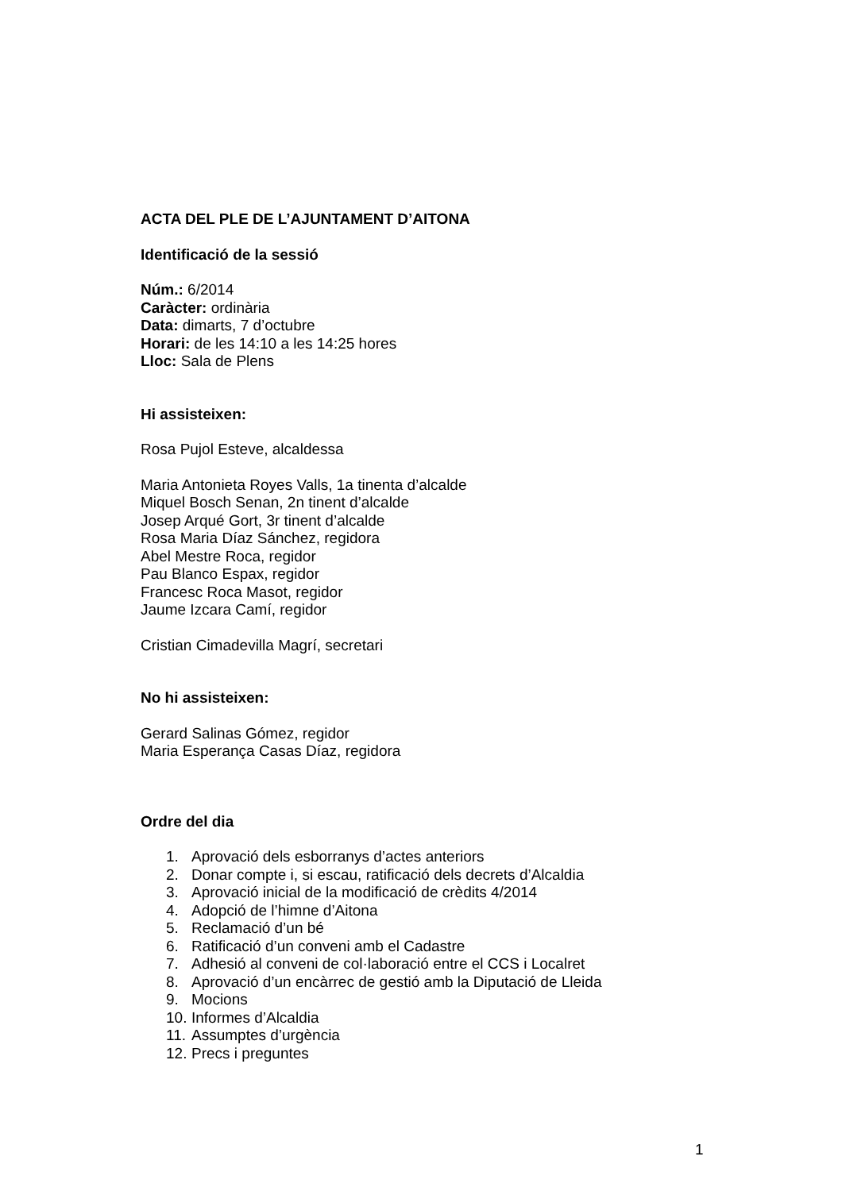ACTA DEL PLE DE L’AJUNTAMENT D’AITONA
Identificació de la sessió
Núm.: 6/2014
Caràcter: ordinària
Data: dimarts, 7 d’octubre
Horari: de les 14:10 a les 14:25 hores
Lloc: Sala de Plens
Hi assisteixen:
Rosa Pujol Esteve, alcaldessa
Maria Antonieta Royes Valls, 1a tinenta d’alcalde
Miquel Bosch Senan, 2n tinent d’alcalde
Josep Arqué Gort, 3r tinent d’alcalde
Rosa Maria Díaz Sánchez, regidora
Abel Mestre Roca, regidor
Pau Blanco Espax, regidor
Francesc Roca Masot, regidor
Jaume Izcara Camí, regidor
Cristian Cimadevilla Magrí, secretari
No hi assisteixen:
Gerard Salinas Gómez, regidor
Maria Esperança Casas Díaz, regidora
Ordre del dia
1. Aprovació dels esborranys d’actes anteriors
2. Donar compte i, si escau, ratificació dels decrets d’Alcaldia
3. Aprovació inicial de la modificació de crèdits 4/2014
4. Adopció de l’himne d’Aitona
5. Reclamació d’un bé
6. Ratificació d’un conveni amb el Cadastre
7. Adhesió al conveni de col·laboració entre el CCS i Localret
8. Aprovació d’un encàrrec de gestió amb la Diputació de Lleida
9. Mocions
10. Informes d’Alcaldia
11. Assumptes d’urgència
12. Precs i preguntes
1